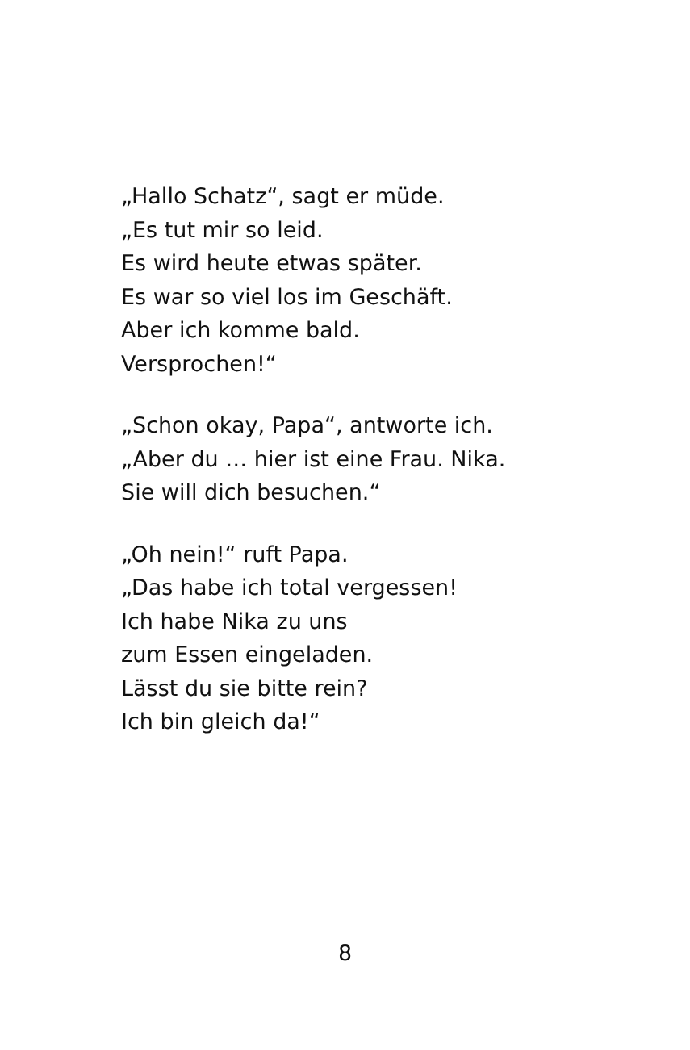„Hallo Schatz“, sagt er müde.
„Es tut mir so leid.
Es wird heute etwas später.
Es war so viel los im Geschäft.
Aber ich komme bald.
Versprochen!“
„Schon okay, Papa“, antworte ich.
„Aber du … hier ist eine Frau. Nika.
Sie will dich besuchen.“
„Oh nein!“ ruft Papa.
„Das habe ich total vergessen!
Ich habe Nika zu uns
zum Essen eingeladen.
Lässt du sie bitte rein?
Ich bin gleich da!“
8